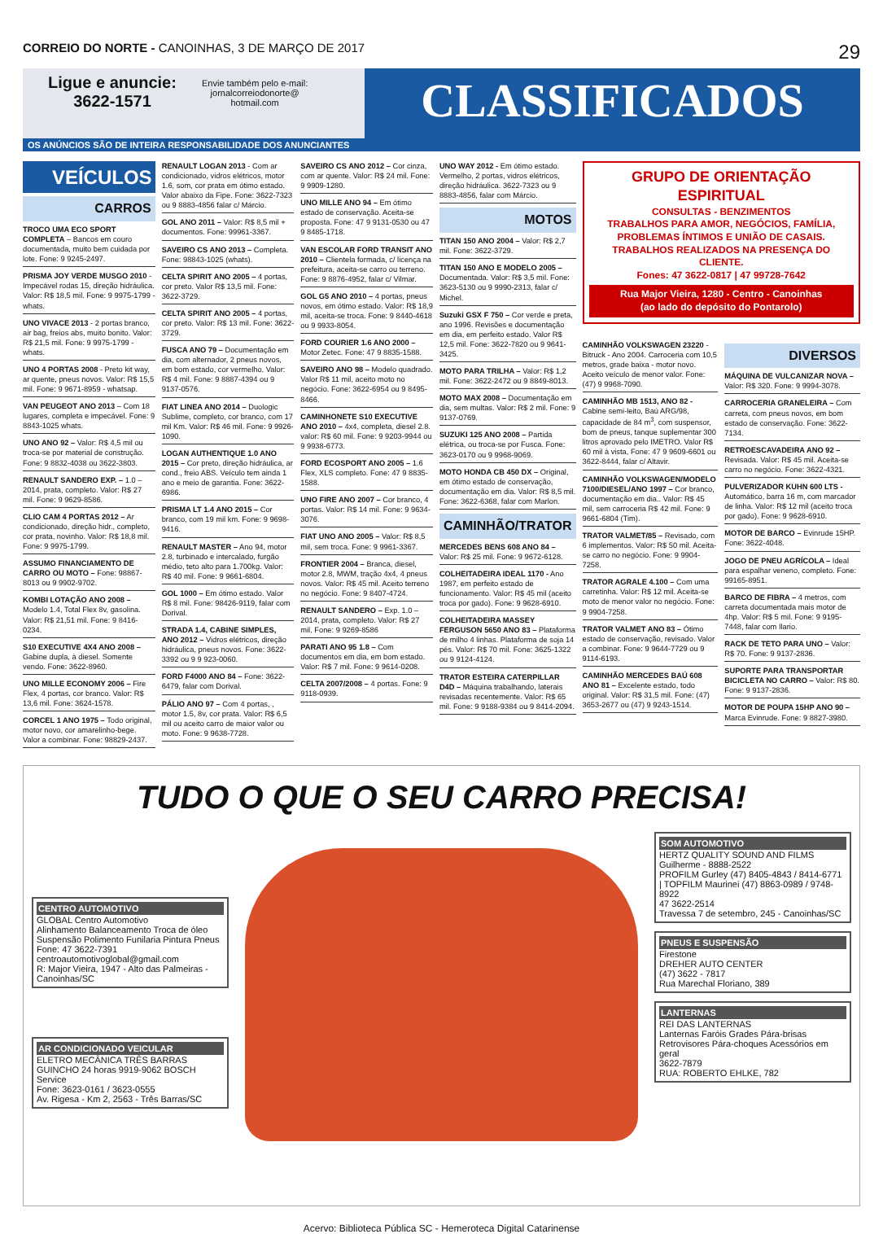CORREIO DO NORTE - CANOINHAS, 3 DE MARÇO DE 2017 29
Ligue e anuncie:
3622-1571
Envie também pelo e-mail:
jornalcorreiodonorte@
hotmail.com
CLASSIFICADOS
OS ANÚNCIOS SÃO DE INTEIRA RESPONSABILIDADE DOS ANUNCIANTES
VEÍCULOS
CARROS
TROCO UMA ECO SPORT COMPLETA – Bancos em couro documentada, muito bem cuidada por lote. Fone: 9 9245-2497.
PRISMA JOY VERDE MUSGO 2010 - Impecável rodas 15, direção hidráulica. Valor: R$ 18,5 mil. Fone: 9 9975-1799 - whats.
UNO VIVACE 2013 - 2 portas branco, air bag, freios abs, muito bonito. Valor: R$ 21,5 mil. Fone: 9 9975-1799 - whats.
UNO 4 PORTAS 2008 - Preto kit way, ar quente, pneus novos. Valor: R$ 15,5 mil. Fone: 9 9671-8959 - whatsap.
VAN PEUGEOT ANO 2013 – Com 18 lugares, completa e impecável. Fone: 9 8843-1025 whats.
UNO ANO 92 – Valor: R$ 4,5 mil ou troca-se por material de construção. Fone: 9 8832-4038 ou 3622-3803.
RENAULT SANDERO EXP. – 1.0 – 2014, prata, completo. Valor: R$ 27 mil. Fone: 9 9629-8586.
CLIO CAM 4 PORTAS 2012 – Ar condicionado, direção hidr., completo, cor prata, novinho. Valor: R$ 18,8 mil. Fone: 9 9975-1799.
ASSUMO FINANCIAMENTO DE CARRO OU MOTO – Fone: 98867-8013 ou 9 9902-9702.
KOMBI LOTAÇÃO ANO 2008 – Modelo 1.4, Total Flex 8v, gasolina. Valor: R$ 21,51 mil. Fone: 9 8416-0234.
S10 EXECUTIVE 4X4 ANO 2008 – Gabine dupla, à diesel. Somente vendo. Fone: 3622-8960.
UNO MILLE ECONOMY 2006 – Fire Flex, 4 portas, cor branco. Valor: R$ 13,6 mil. Fone: 3624-1578.
CORCEL 1 ANO 1975 – Todo original, motor novo, cor amarelinho-bege. Valor a combinar. Fone: 98829-2437.
RENAULT LOGAN 2013 - Com ar condicionado, vidros elétricos, motor 1.6, som, cor prata em ótimo estado. Valor abaixo da Fipe. Fone: 3622-7323 ou 9 8883-4856 falar c/ Márcio.
GOL ANO 2011 – Valor: R$ 8,5 mil + documentos. Fone: 99961-3367.
SAVEIRO CS ANO 2013 – Completa. Fone: 98843-1025 (whats).
CELTA SPIRIT ANO 2005 – 4 portas, cor preto. Valor R$ 13,5 mil. Fone: 3622-3729.
CELTA SPIRIT ANO 2005 – 4 portas, cor preto. Valor: R$ 13 mil. Fone: 3622-3729.
FUSCA ANO 79 – Documentação em dia, com alternador, 2 pneus novos, em bom estado, cor vermelho. Valor: R$ 4 mil. Fone: 9 8887-4394 ou 9 9137-0576.
FIAT LINEA ANO 2014 – Duologic Sublime, completo, cor branco, com 17 mil Km. Valor: R$ 46 mil. Fone: 9 9926-1090.
LOGAN AUTHENTIQUE 1.0 ANO 2015 – Cor preto, direção hidráulica, ar cond., freio ABS. Veículo tem ainda 1 ano e meio de garantia. Fone: 3622-6986.
PRISMA LT 1.4 ANO 2015 – Cor branco, com 19 mil km. Fone: 9 9698-9416.
RENAULT MASTER – Ano 94, motor 2.8, turbinado e intercalado, furgão médio, teto alto para 1.700kg. Valor: R$ 40 mil. Fone: 9 9661-6804.
GOL 1000 – Em ótimo estado. Valor R$ 8 mil. Fone: 98426-9119, falar com Dorival.
STRADA 1.4, CABINE SIMPLES, ANO 2012 – Vidros elétricos, direção hidráulica, pneus novos. Fone: 3622-3392 ou 9 9 923-0060.
FORD F4000 ANO 84 – Fone: 3622-6479, falar com Dorival.
PÁLIO ANO 97 – Com 4 portas, , motor 1.5, 8v, cor prata. Valor: R$ 6,5 mil ou aceito carro de maior valor ou moto. Fone: 9 9638-7728.
SAVEIRO CS ANO 2012 – Cor cinza, com ar quente. Valor: R$ 24 mil. Fone: 9 9909-1280.
UNO MILLE ANO 94 – Em ótimo estado de conservação. Aceita-se proposta. Fone: 47 9 9131-0530 ou 47 9 8485-1718.
VAN ESCOLAR FORD TRANSIT ANO 2010 – Clientela formada, c/ licença na prefeitura, aceita-se carro ou terreno. Fone: 9 8876-4952, falar c/ Vilmar.
GOL G5 ANO 2010 – 4 portas, pneus novos, em ótimo estado. Valor: R$ 18,9 mil, aceita-se troca. Fone: 9 8440-4618 ou 9 9933-8054.
FORD COURIER 1.6 ANO 2000 – Motor Zetec. Fone: 47 9 8835-1588.
SAVEIRO ANO 98 – Modelo quadrado. Valor R$ 11 mil, aceito moto no negócio. Fone: 3622-6954 ou 9 8495-8466.
CAMINHONETE S10 EXECUTIVE ANO 2010 – 4x4, completa, diesel 2.8. valor: R$ 60 mil. Fone: 9 9203-9944 ou 9 9938-6773.
FORD ECOSPORT ANO 2005 – 1.6 Flex, XLS completo. Fone: 47 9 8835-1588.
UNO FIRE ANO 2007 – Cor branco, 4 portas. Valor: R$ 14 mil. Fone: 9 9634-3076.
FIAT UNO ANO 2005 – Valor: R$ 8,5 mil, sem troca. Fone: 9 9961-3367.
FRONTIER 2004 – Branca, diesel, motor 2.8, MWM, tração 4x4, 4 pneus novos. Valor: R$ 45 mil. Aceito terreno no negócio. Fone: 9 8407-4724.
RENAULT SANDERO – Exp. 1.0 – 2014, prata, completo. Valor: R$ 27 mil. Fone: 9 9269-8586
PARATI ANO 95 1.8 – Com documentos em dia, em bom estado. Valor: R$ 7 mil. Fone: 9 9614-0208.
CELTA 2007/2008 – 4 portas. Fone: 9 9118-0939.
UNO WAY 2012 - Em ótimo estado. Vermelho, 2 portas, vidros elétricos, direção hidráulica. 3622-7323 ou 9 8883-4856, falar com Márcio.
MOTOS
TITAN 150 ANO 2004 – Valor: R$ 2,7 mil. Fone: 3622-3729.
TITAN 150 ANO E MODELO 2005 – Documentada. Valor: R$ 3,5 mil. Fone: 3623-5130 ou 9 9990-2313, falar c/ Michel.
Suzuki GSX F 750 – Cor verde e preta, ano 1996. Revisões e documentação em dia, em perfeito estado. Valor R$ 12,5 mil. Fone: 3622-7820 ou 9 9641-3425.
MOTO PARA TRILHA – Valor: R$ 1,2 mil. Fone: 3622-2472 ou 9 8849-8013.
MOTO MAX 2008 – Documentação em dia, sem multas. Valor: R$ 2 mil. Fone: 9 9137-0769.
SUZUKI 125 ANO 2008 – Partida elétrica, ou troca-se por Fusca. Fone: 3623-0170 ou 9 9968-9069.
MOTO HONDA CB 450 DX – Original, em ótimo estado de conservação, documentação em dia. Valor: R$ 8,5 mil. Fone: 3622-6368, falar com Marlon.
CAMINHÃO/TRATOR
MERCEDES BENS 608 ANO 84 – Valor: R$ 25 mil. Fone: 9 9672-6128.
COLHEITADEIRA IDEAL 1170 - Ano 1987, em perfeito estado de funcionamento. Valor: R$ 45 mil (aceito troca por gado). Fone: 9 9628-6910.
COLHEITADEIRA MASSEY FERGUSON 5650 ANO 83 – Plataforma de milho 4 linhas. Plataforma de soja 14 pés. Valor: R$ 70 mil. Fone: 3625-1322 ou 9 9124-4124.
TRATOR ESTEIRA CATERPILLAR D4D – Máquina trabalhando, laterais revisadas recentemente. Valor: R$ 65 mil. Fone: 9 9188-9384 ou 9 8414-2094.
GRUPO DE ORIENTAÇÃO ESPIRITUAL
CONSULTAS - BENZIMENTOS
TRABALHOS PARA AMOR, NEGÓCIOS, FAMÍLIA, PROBLEMAS ÍNTIMOS E UNIÃO DE CASAIS.
TRABALHOS REALIZADOS NA PRESENÇA DO CLIENTE.
Fones: 47 3622-0817 | 47 99728-7642
Rua Major Vieira, 1280 - Centro - Canoinhas
(ao lado do depósito do Pontarolo)
CAMINHÃO VOLKSWAGEN 23220 - Bitruck - Ano 2004. Carroceria com 10,5 metros, grade baixa - motor novo. Aceito veículo de menor valor. Fone: (47) 9 9968-7090.
CAMINHÃO MB 1513, ANO 82 - Cabine semi-leito, Baú ARG/98, capacidade de 84 m<sup>3</sup>, com suspensor, bom de pneus, tanque suplementar 300 litros aprovado pelo IMETRO. Valor R$ 60 mil à vista, Fone: 47 9 9609-6601 ou 3622-8444, falar c/ Altavir.
CAMINHÃO VOLKSWAGEN/MODELO 7100/DIESEL/ANO 1997 – Cor branco, documentação em dia.. Valor: R$ 45 mil, sem carroceria R$ 42 mil. Fone: 9 9661-6804 (Tim).
TRATOR VALMET/85 – Revisado, com 6 implementos. Valor: R$ 50 mil. Aceita-se carro no negócio. Fone: 9 9904-7258.
TRATOR AGRALE 4.100 – Com uma carretinha. Valor: R$ 12 mil. Aceita-se moto de menor valor no negócio. Fone: 9 9904-7258.
TRATOR VALMET ANO 83 – Ótimo estado de conservação, revisado. Valor a combinar. Fone: 9 9644-7729 ou 9 9114-6193.
CAMINHÃO MERCEDES BAÚ 608 ANO 81 – Excelente estado, todo original. Valor: R$ 31,5 mil. Fone: (47) 3653-2677 ou (47) 9 9243-1514.
DIVERSOS
MÁQUINA DE VULCANIZAR NOVA – Valor: R$ 320. Fone: 9 9994-3078.
CARROCERIA GRANELEIRA – Com carreta, com pneus novos, em bom estado de conservação. Fone: 3622-7134.
RETROESCAVADEIRA ANO 92 – Revisada. Valor: R$ 45 mil. Aceita-se carro no negócio. Fone: 3622-4321.
PULVERIZADOR KUHN 600 LTS - Automático, barra 16 m, com marcador de linha. Valor: R$ 12 mil (aceito troca por gado). Fone: 9 9628-6910.
MOTOR DE BARCO – Evinrude 15HP. Fone: 3622-4048.
JOGO DE PNEU AGRÍCOLA – Ideal para espalhar veneno, completo. Fone: 99165-8951.
BARCO DE FIBRA – 4 metros, com carreta documentada mais motor de 4hp. Valor: R$ 5 mil. Fone: 9 9195-7448, falar com Ilario.
RACK DE TETO PARA UNO – Valor: R$ 70. Fone: 9 9137-2836.
SUPORTE PARA TRANSPORTAR BICICLETA NO CARRO – Valor: R$ 80. Fone: 9 9137-2836.
MOTOR DE POUPA 15HP ANO 90 – Marca Evinrude. Fone: 9 8827-3980.
TUDO O QUE O SEU CARRO PRECISA!
CENTRO AUTOMOTIVO
GLOBAL Centro Automotivo
Alinhamento Balanceamento Troca de óleo Suspensão Polimento Funilaria Pintura Pneus
Fone: 47 3622-7391
centroautomotivoglobal@gmail.com
R: Major Vieira, 1947 - Alto das Palmeiras - Canoinhas/SC
AR CONDICIONADO VEICULAR
ELETRO MECÂNICA TRÊS BARRAS
GUINCHO 24 horas 9919-9062 BOSCH Service
Fone: 3623-0161 / 3623-0555
Av. Rigesa - Km 2, 2563 - Três Barras/SC
SOM AUTOMOTIVO
HERTZ QUALITY SOUND AND FILMS Guilherme - 8888-2522
PROFILM Gurley (47) 8405-4843 / 8414-6771 | TOPFILM Maurinei (47) 8863-0989 / 9748-8922
47 3622-2514
Travessa 7 de setembro, 245 - Canoinhas/SC
PNEUS E SUSPENSÃO
Firestone
DREHER AUTO CENTER
(47) 3622 - 7817
Rua Marechal Floriano, 389
LANTERNAS
REI DAS LANTERNAS
Lanternas Faróis Grades Pára-brisas Retrovisores Pára-choques Acessórios em geral
3622-7879
RUA: ROBERTO EHLKE, 782
Acervo: Biblioteca Pública SC - Hemeroteca Digital Catarinense